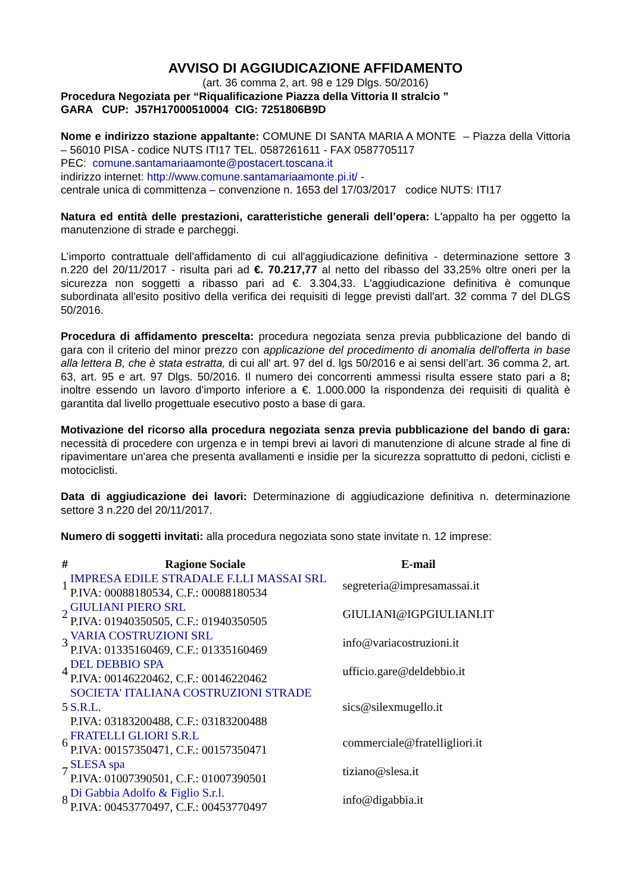AVVISO DI AGGIUDICAZIONE AFFIDAMENTO
(art. 36 comma 2, art. 98 e 129 Dlgs. 50/2016)
Procedura Negoziata per “Riqualificazione Piazza della Vittoria II stralcio ”
GARA CUP: J57H17000510004 CIG: 7251806B9D
Nome e indirizzo stazione appaltante: COMUNE DI SANTA MARIA A MONTE – Piazza della Vittoria – 56010 PISA - codice NUTS ITI17 TEL. 0587261611 - FAX 0587705117
PEC: comune.santamariaamonte@postacert.toscana.it
indirizzo internet: http://www.comune.santamariaamonte.pi.it/ -
centrale unica di committenza – convenzione n. 1653 del 17/03/2017 codice NUTS: ITI17
Natura ed entità delle prestazioni, caratteristiche generali dell’opera: L'appalto ha per oggetto la manutenzione di strade e parcheggi.
L’importo contrattuale dell'affidamento di cui all'aggiudicazione definitiva - determinazione settore 3 n.220 del 20/11/2017 - risulta pari ad €. 70.217,77 al netto del ribasso del 33,25% oltre oneri per la sicurezza non soggetti a ribasso pari ad €. 3.304,33. L'aggiudicazione definitiva è comunque subordinata all'esito positivo della verifica dei requisiti di legge previsti dall'art. 32 comma 7 del DLGS 50/2016.
Procedura di affidamento prescelta: procedura negoziata senza previa pubblicazione del bando di gara con il criterio del minor prezzo con applicazione del procedimento di anomalia dell'offerta in base alla lettera B, che è stata estratta, di cui all' art. 97 del d. lgs 50/2016 e ai sensi dell’art. 36 comma 2, art. 63, art. 95 e art. 97 Dlgs. 50/2016. Il numero dei concorrenti ammessi risulta essere stato pari a 8; inoltre essendo un lavoro d'importo inferiore a €. 1.000.000 la rispondenza dei requisiti di qualità è garantita dal livello progettuale esecutivo posto a base di gara.
Motivazione del ricorso alla procedura negoziata senza previa pubblicazione del bando di gara: necessità di procedere con urgenza e in tempi brevi ai lavori di manutenzione di alcune strade al fine di ripavimentare un'area che presenta avallamenti e insidie per la sicurezza soprattutto di pedoni, ciclisti e motociclisti.
Data di aggiudicazione dei lavori: Determinazione di aggiudicazione definitiva n. determinazione settore 3 n.220 del 20/11/2017.
Numero di soggetti invitati: alla procedura negoziata sono state invitate n. 12 imprese:
| # | Ragione Sociale | E-mail |
| --- | --- | --- |
| 1 | IMPRESA EDILE STRADALE F.LLI MASSAI SRL P.IVA: 00088180534, C.F.: 00088180534 | segreteria@impresamassai.it |
| 2 | GIULIANI PIERO SRL P.IVA: 01940350505, C.F.: 01940350505 | GIULIANI@IGPGIULIANI.IT |
| 3 | VARIA COSTRUZIONI SRL P.IVA: 01335160469, C.F.: 01335160469 | info@variacostruzioni.it |
| 4 | DEL DEBBIO SPA P.IVA: 00146220462, C.F.: 00146220462 | ufficio.gare@deldebbio.it |
| 5 | SOCIETA' ITALIANA COSTRUZIONI STRADE S.R.L. P.IVA: 03183200488, C.F.: 03183200488 | sics@silexmugello.it |
| 6 | FRATELLI GLIORI S.R.L P.IVA: 00157350471, C.F.: 00157350471 | commerciale@fratelligliori.it |
| 7 | SLESA spa P.IVA: 01007390501, C.F.: 01007390501 | tiziano@slesa.it |
| 8 | Di Gabbia Adolfo & Figlio S.r.l. P.IVA: 00453770497, C.F.: 00453770497 | info@digabbia.it |